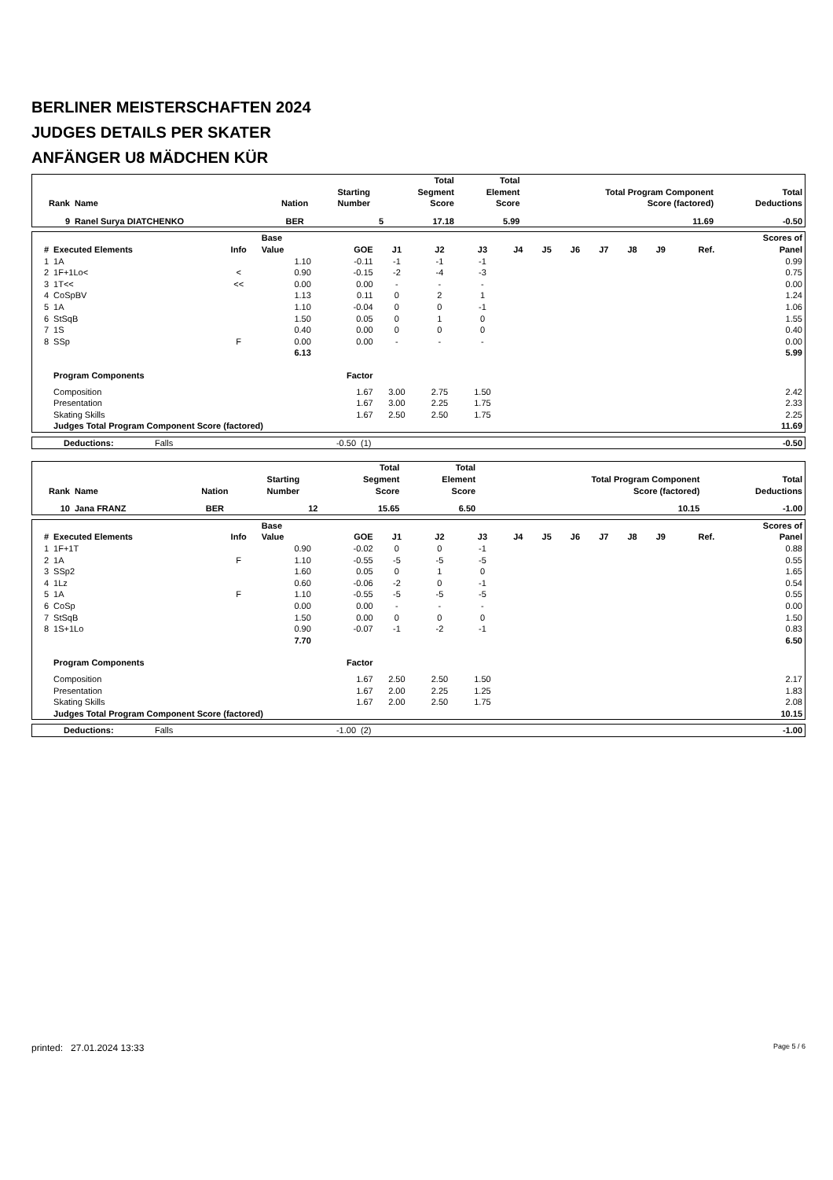BERLINER MEISTERSCHAFTEN 2024
JUDGES DETAILS PER SKATER
ANFÄNGER U8 MÄDCHEN KÜR
| Rank | Name | Nation | Starting Number | Total Segment Score | Total Element Score | Total Program Component Score (factored) | Total Deductions |
| --- | --- | --- | --- | --- | --- | --- | --- |
| 9 | Ranel Surya DIATCHENKO | BER | 5 | 17.18 | 5.99 | 11.69 | -0.50 |
| # | Executed Elements | Info | Base Value | GOE | J1 | J2 | J3 | J4 | J5 | J6 | J7 | J8 | J9 | Ref. | Scores of Panel |
| --- | --- | --- | --- | --- | --- | --- | --- | --- | --- | --- | --- | --- | --- | --- | --- |
| 1 | 1A | | 1.10 | -0.11 | -1 | -1 | -1 | | | | | | | | 0.99 |
| 2 | 1F+1Lo< | < | 0.90 | -0.15 | -2 | -4 | -3 | | | | | | | | 0.75 |
| 3 | 1T<< | << | 0.00 | 0.00 | - | - | - | | | | | | | | 0.00 |
| 4 | CoSpBV | | 1.13 | 0.11 | 0 | 2 | 1 | | | | | | | | 1.24 |
| 5 | 1A | | 1.10 | -0.04 | 0 | 0 | -1 | | | | | | | | 1.06 |
| 6 | StSqB | | 1.50 | 0.05 | 0 | 1 | 0 | | | | | | | | 1.55 |
| 7 | 1S | | 0.40 | 0.00 | 0 | 0 | 0 | | | | | | | | 0.40 |
| 8 | SSp | F | 0.00 | 0.00 | - | - | - | | | | | | | | 0.00 |
| | | | 6.13 | | | | | | | | | | | | 5.99 |
| | Program Components | | | Factor | | | | | | | | | | | |
| | Composition | | | 1.67 | 3.00 | 2.75 | 1.50 | | | | | | | | 2.42 |
| | Presentation | | | 1.67 | 3.00 | 2.25 | 1.75 | | | | | | | | 2.33 |
| | Skating Skills | | | 1.67 | 2.50 | 2.50 | 1.75 | | | | | | | | 2.25 |
| | Judges Total Program Component Score (factored) | | | | | | | | | | | | | | 11.69 |
| Deductions: | Falls | -0.50 | (1) | -0.50 |
| Rank | Name | Nation | Starting Number | Total Segment Score | Total Element Score | Total Program Component Score (factored) | Total Deductions |
| --- | --- | --- | --- | --- | --- | --- | --- |
| 10 | Jana FRANZ | BER | 12 | 15.65 | 6.50 | 10.15 | -1.00 |
| # | Executed Elements | Info | Base Value | GOE | J1 | J2 | J3 | J4 | J5 | J6 | J7 | J8 | J9 | Ref. | Scores of Panel |
| --- | --- | --- | --- | --- | --- | --- | --- | --- | --- | --- | --- | --- | --- | --- | --- |
| 1 | 1F+1T | | 0.90 | -0.02 | 0 | 0 | -1 | | | | | | | | 0.88 |
| 2 | 1A | F | 1.10 | -0.55 | -5 | -5 | -5 | | | | | | | | 0.55 |
| 3 | SSp2 | | 1.60 | 0.05 | 0 | 1 | 0 | | | | | | | | 1.65 |
| 4 | 1Lz | | 0.60 | -0.06 | -2 | 0 | -1 | | | | | | | | 0.54 |
| 5 | 1A | F | 1.10 | -0.55 | -5 | -5 | -5 | | | | | | | | 0.55 |
| 6 | CoSp | | 0.00 | 0.00 | - | - | - | | | | | | | | 0.00 |
| 7 | StSqB | | 1.50 | 0.00 | 0 | 0 | 0 | | | | | | | | 1.50 |
| 8 | 1S+1Lo | | 0.90 | -0.07 | -1 | -2 | -1 | | | | | | | | 0.83 |
| | | | 7.70 | | | | | | | | | | | | 6.50 |
| | Program Components | | | Factor | | | | | | | | | | | |
| | Composition | | | 1.67 | 2.50 | 2.50 | 1.50 | | | | | | | | 2.17 |
| | Presentation | | | 1.67 | 2.00 | 2.25 | 1.25 | | | | | | | | 1.83 |
| | Skating Skills | | | 1.67 | 2.00 | 2.50 | 1.75 | | | | | | | | 2.08 |
| | Judges Total Program Component Score (factored) | | | | | | | | | | | | | | 10.15 |
| Deductions: | Falls | -1.00 | (2) | -1.00 |
printed: 27.01.2024 13:33 Page 5 / 6